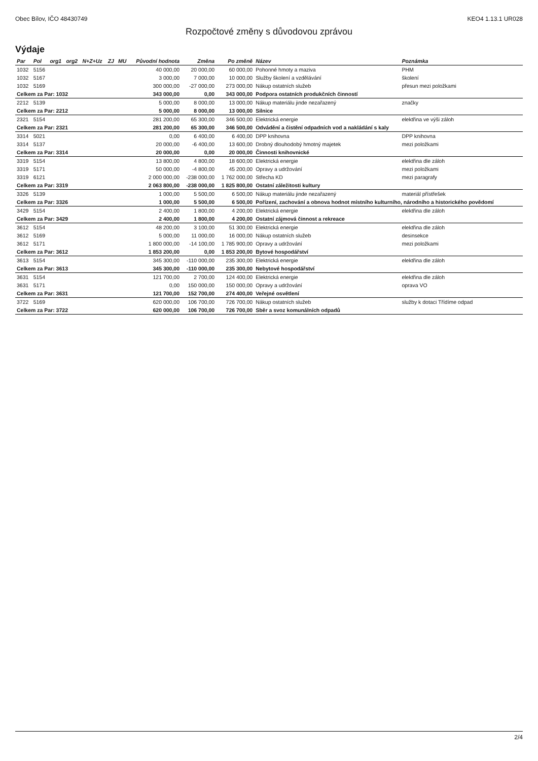Obec Bílov, IČO 48430749 KEO4 1.13.1 UR028
Rozpočtové změny s důvodovou zprávou
Výdaje
| Par | Pol | org1 | org2 | N+Z+Uz | ZJ | MU | Původní hodnota | Změna | Po změně | Název | Poznámka |
| --- | --- | --- | --- | --- | --- | --- | --- | --- | --- | --- | --- |
| 1032 | 5156 | | | | | | 40 000,00 | 20 000,00 | 60 000,00 | Pohonné hmoty a maziva | PHM |
| 1032 | 5167 | | | | | | 3 000,00 | 7 000,00 | 10 000,00 | Služby školení a vzdělávání | školení |
| 1032 | 5169 | | | | | | 300 000,00 | -27 000,00 | 273 000,00 | Nákup ostatních služeb | přesun mezi položkami |
| Celkem za Par: 1032 | | | | | | | 343 000,00 | 0,00 | 343 000,00 | Podpora ostatních produkčních činností | |
| 2212 | 5139 | | | | | | 5 000,00 | 8 000,00 | 13 000,00 | Nákup materiálu jinde nezařazený | značky |
| Celkem za Par: 2212 | | | | | | | 5 000,00 | 8 000,00 | 13 000,00 | Silnice | |
| 2321 | 5154 | | | | | | 281 200,00 | 65 300,00 | 346 500,00 | Elektrická energie | elektřina ve výši záloh |
| Celkem za Par: 2321 | | | | | | | 281 200,00 | 65 300,00 | 346 500,00 | Odvádění a čistění odpadních vod a nakládání s kaly | |
| 3314 | 5021 | | | | | | 0,00 | 6 400,00 | 6 400,00 | DPP knihovna | DPP knihovna |
| 3314 | 5137 | | | | | | 20 000,00 | -6 400,00 | 13 600,00 | Drobný dlouhodobý hmotný majetek | mezi položkami |
| Celkem za Par: 3314 | | | | | | | 20 000,00 | 0,00 | 20 000,00 | Činnosti knihovnické | |
| 3319 | 5154 | | | | | | 13 800,00 | 4 800,00 | 18 600,00 | Elektrická energie | elektřina dle záloh |
| 3319 | 5171 | | | | | | 50 000,00 | -4 800,00 | 45 200,00 | Opravy a udržování | mezi položkami |
| 3319 | 6121 | | | | | | 2 000 000,00 | -238 000,00 | 1 762 000,00 | Střecha KD | mezi paragrafy |
| Celkem za Par: 3319 | | | | | | | 2 063 800,00 | -238 000,00 | 1 825 800,00 | Ostatní záležitosti kultury | |
| 3326 | 5139 | | | | | | 1 000,00 | 5 500,00 | 6 500,00 | Nákup materiálu jinde nezařazený | materiál přístřešek |
| Celkem za Par: 3326 | | | | | | | 1 000,00 | 5 500,00 | 6 500,00 | Pořízení, zachování a obnova hodnot místního kulturního, národního a historického povědomí | |
| 3429 | 5154 | | | | | | 2 400,00 | 1 800,00 | 4 200,00 | Elektrická energie | elektřina dle záloh |
| Celkem za Par: 3429 | | | | | | | 2 400,00 | 1 800,00 | 4 200,00 | Ostatní zájmová činnost a rekreace | |
| 3612 | 5154 | | | | | | 48 200,00 | 3 100,00 | 51 300,00 | Elektrická energie | elektřina dle záloh |
| 3612 | 5169 | | | | | | 5 000,00 | 11 000,00 | 16 000,00 | Nákup ostatních služeb | desinsekce |
| 3612 | 5171 | | | | | | 1 800 000,00 | -14 100,00 | 1 785 900,00 | Opravy a udržování | mezi položkami |
| Celkem za Par: 3612 | | | | | | | 1 853 200,00 | 0,00 | 1 853 200,00 | Bytové hospodářství | |
| 3613 | 5154 | | | | | | 345 300,00 | -110 000,00 | 235 300,00 | Elektrická energie | elektřina dle záloh |
| Celkem za Par: 3613 | | | | | | | 345 300,00 | -110 000,00 | 235 300,00 | Nebytové hospodářství | |
| 3631 | 5154 | | | | | | 121 700,00 | 2 700,00 | 124 400,00 | Elektrická energie | elektřina dle záloh |
| 3631 | 5171 | | | | | | 0,00 | 150 000,00 | 150 000,00 | Opravy a udržování | oprava VO |
| Celkem za Par: 3631 | | | | | | | 121 700,00 | 152 700,00 | 274 400,00 | Veřejné osvětlení | |
| 3722 | 5169 | | | | | | 620 000,00 | 106 700,00 | 726 700,00 | Nákup ostatních služeb | služby k dotaci Třídíme odpad |
| Celkem za Par: 3722 | | | | | | | 620 000,00 | 106 700,00 | 726 700,00 | Sběr a svoz komunálních odpadů | |
2/4